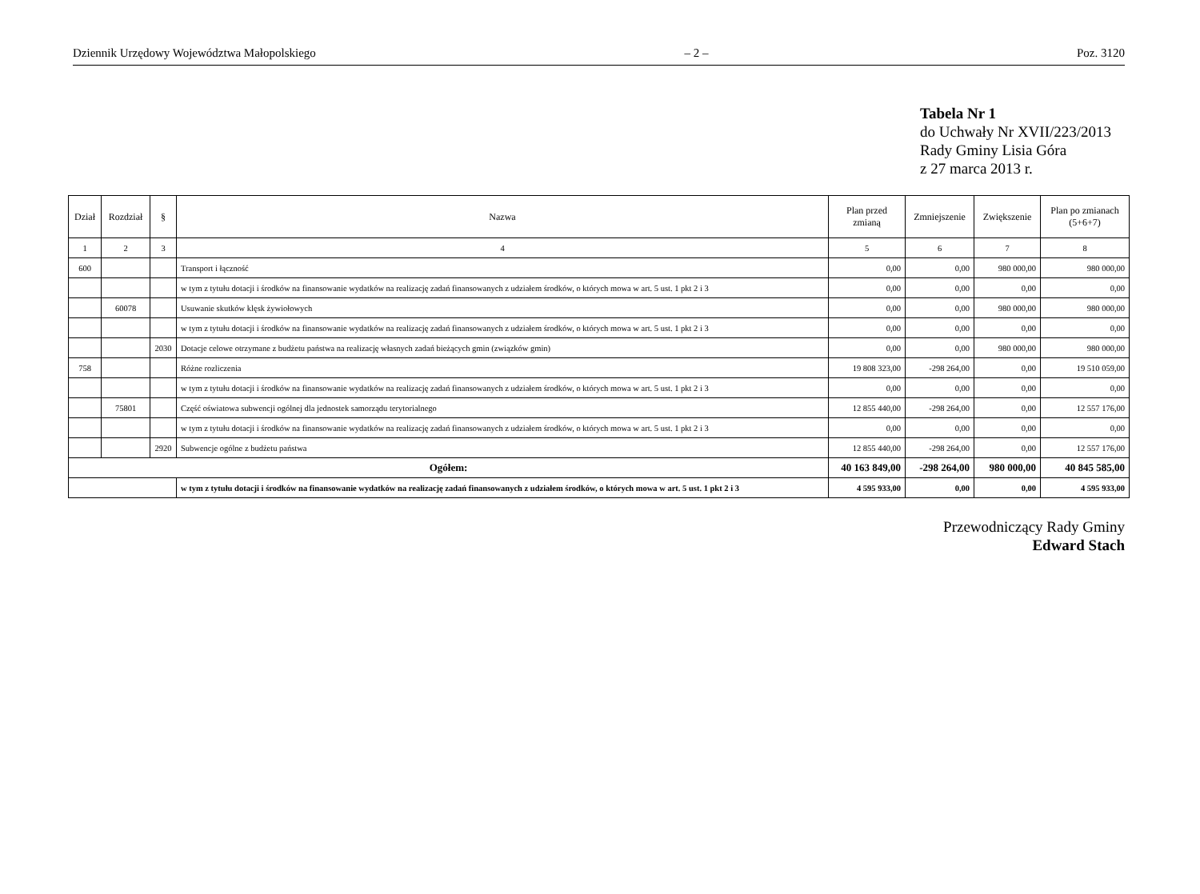Dziennik Urzędowy Województwa Małopolskiego – 2 – Poz. 3120
Tabela Nr 1
do Uchwały Nr XVII/223/2013
Rady Gminy Lisia Góra
z 27 marca 2013 r.
| Dział | Rozdział | § | Nazwa | Plan przed zmianą | Zmniejszenie | Zwiększenie | Plan po zmianach (5+6+7) |
| --- | --- | --- | --- | --- | --- | --- | --- |
| 1 | 2 | 3 | 4 | 5 | 6 | 7 | 8 |
| 600 | | | Transport i łączność | 0,00 | 0,00 | 980 000,00 | 980 000,00 |
| | | | w tym z tytułu dotacji i środków na finansowanie wydatków na realizację zadań finansowanych z udziałem środków, o których mowa w art. 5 ust. 1 pkt 2 i 3 | 0,00 | 0,00 | 0,00 | 0,00 |
| | 60078 | | Usuwanie skutków klęsk żywiołowych | 0,00 | 0,00 | 980 000,00 | 980 000,00 |
| | | | w tym z tytułu dotacji i środków na finansowanie wydatków na realizację zadań finansowanych z udziałem środków, o których mowa w art. 5 ust. 1 pkt 2 i 3 | 0,00 | 0,00 | 0,00 | 0,00 |
| | | 2030 | Dotacje celowe otrzymane z budżetu państwa na realizację własnych zadań bieżących gmin (związków gmin) | 0,00 | 0,00 | 980 000,00 | 980 000,00 |
| 758 | | | Różne rozliczenia | 19 808 323,00 | -298 264,00 | 0,00 | 19 510 059,00 |
| | | | w tym z tytułu dotacji i środków na finansowanie wydatków na realizację zadań finansowanych z udziałem środków, o których mowa w art. 5 ust. 1 pkt 2 i 3 | 0,00 | 0,00 | 0,00 | 0,00 |
| | 75801 | | Część oświatowa subwencji ogólnej dla jednostek samorządu terytorialnego | 12 855 440,00 | -298 264,00 | 0,00 | 12 557 176,00 |
| | | | w tym z tytułu dotacji i środków na finansowanie wydatków na realizację zadań finansowanych z udziałem środków, o których mowa w art. 5 ust. 1 pkt 2 i 3 | 0,00 | 0,00 | 0,00 | 0,00 |
| | | 2920 | Subwencje ogólne z budżetu państwa | 12 855 440,00 | -298 264,00 | 0,00 | 12 557 176,00 |
| Ogółem: | | | | 40 163 849,00 | -298 264,00 | 980 000,00 | 40 845 585,00 |
| | | | w tym z tytułu dotacji i środków na finansowanie wydatków na realizację zadań finansowanych z udziałem środków, o których mowa w art. 5 ust. 1 pkt 2 i 3 | 4 595 933,00 | 0,00 | 0,00 | 4 595 933,00 |
Przewodniczący Rady Gminy
Edward Stach